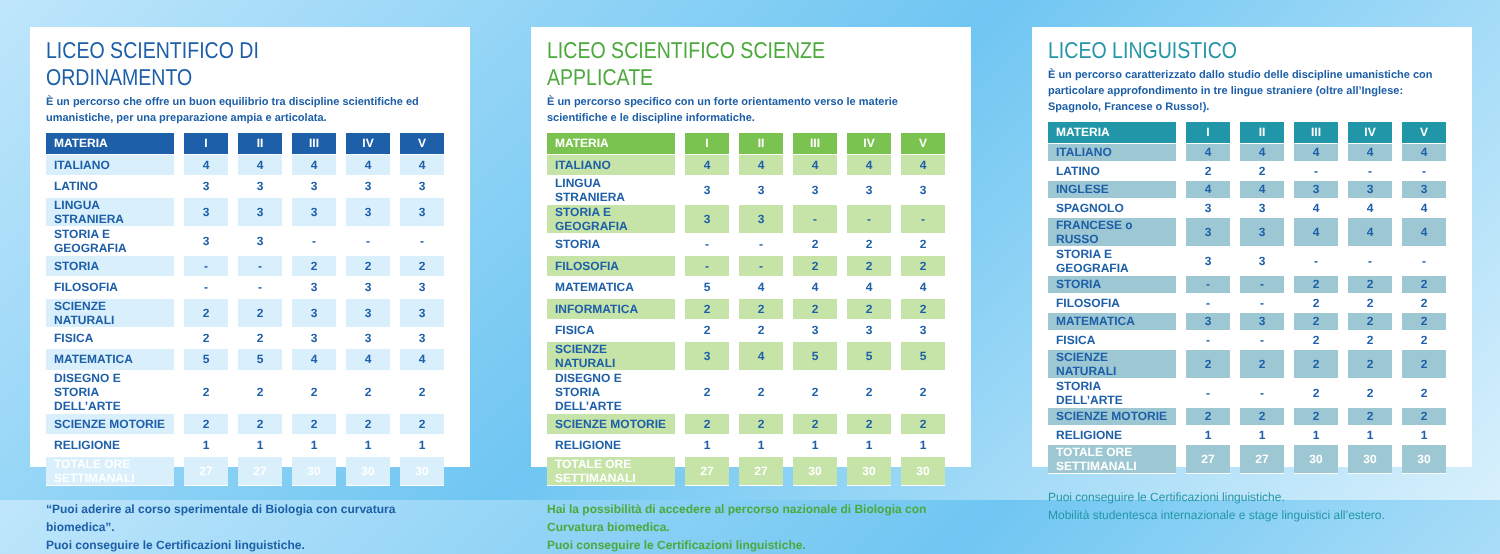LICEO SCIENTIFICO DI ORDINAMENTO
È un percorso che offre un buon equilibrio tra discipline scientifiche ed umanistiche, per una preparazione ampia e articolata.
| MATERIA | I | II | III | IV | V |
| --- | --- | --- | --- | --- | --- |
| ITALIANO | 4 | 4 | 4 | 4 | 4 |
| LATINO | 3 | 3 | 3 | 3 | 3 |
| LINGUA STRANIERA | 3 | 3 | 3 | 3 | 3 |
| STORIA E GEOGRAFIA | 3 | 3 | - | - | - |
| STORIA | - | - | 2 | 2 | 2 |
| FILOSOFIA | - | - | 3 | 3 | 3 |
| SCIENZE NATURALI | 2 | 2 | 3 | 3 | 3 |
| FISICA | 2 | 2 | 3 | 3 | 3 |
| MATEMATICA | 5 | 5 | 4 | 4 | 4 |
| DISEGNO E STORIA DELL’ARTE | 2 | 2 | 2 | 2 | 2 |
| SCIENZE MOTORIE | 2 | 2 | 2 | 2 | 2 |
| RELIGIONE | 1 | 1 | 1 | 1 | 1 |
| TOTALE ORE SETTIMANALI | 27 | 27 | 30 | 30 | 30 |
“Puoi aderire al corso sperimentale di Biologia con curvatura biomedica”.
Puoi conseguire le Certificazioni linguistiche.
LICEO SCIENTIFICO SCIENZE APPLICATE
È un percorso specifico con un forte orientamento verso le materie scientifiche e le discipline informatiche.
| MATERIA | I | II | III | IV | V |
| --- | --- | --- | --- | --- | --- |
| ITALIANO | 4 | 4 | 4 | 4 | 4 |
| LINGUA STRANIERA | 3 | 3 | 3 | 3 | 3 |
| STORIA E GEOGRAFIA | 3 | 3 | - | - | - |
| STORIA | - | - | 2 | 2 | 2 |
| FILOSOFIA | - | - | 2 | 2 | 2 |
| MATEMATICA | 5 | 4 | 4 | 4 | 4 |
| INFORMATICA | 2 | 2 | 2 | 2 | 2 |
| FISICA | 2 | 2 | 3 | 3 | 3 |
| SCIENZE NATURALI | 3 | 4 | 5 | 5 | 5 |
| DISEGNO E STORIA DELL’ARTE | 2 | 2 | 2 | 2 | 2 |
| SCIENZE MOTORIE | 2 | 2 | 2 | 2 | 2 |
| RELIGIONE | 1 | 1 | 1 | 1 | 1 |
| TOTALE ORE SETTIMANALI | 27 | 27 | 30 | 30 | 30 |
Hai la possibilità di accedere al percorso nazionale di Biologia con Curvatura biomedica.
Puoi conseguire le Certificazioni linguistiche.
LICEO LINGUISTICO
È un percorso caratterizzato dallo studio delle discipline umanistiche con particolare approfondimento in tre lingue straniere (oltre all’Inglese: Spagnolo, Francese o Russo!).
| MATERIA | I | II | III | IV | V |
| --- | --- | --- | --- | --- | --- |
| ITALIANO | 4 | 4 | 4 | 4 | 4 |
| LATINO | 2 | 2 | - | - | - |
| INGLESE | 4 | 4 | 3 | 3 | 3 |
| SPAGNOLO | 3 | 3 | 4 | 4 | 4 |
| FRANCESE o RUSSO | 3 | 3 | 4 | 4 | 4 |
| STORIA E GEOGRAFIA | 3 | 3 | - | - | - |
| STORIA | - | - | 2 | 2 | 2 |
| FILOSOFIA | - | - | 2 | 2 | 2 |
| MATEMATICA | 3 | 3 | 2 | 2 | 2 |
| FISICA | - | - | 2 | 2 | 2 |
| SCIENZE NATURALI | 2 | 2 | 2 | 2 | 2 |
| STORIA DELL’ARTE | - | - | 2 | 2 | 2 |
| SCIENZE MOTORIE | 2 | 2 | 2 | 2 | 2 |
| RELIGIONE | 1 | 1 | 1 | 1 | 1 |
| TOTALE ORE SETTIMANALI | 27 | 27 | 30 | 30 | 30 |
Puoi conseguire le Certificazioni linguistiche.
Mobilità studentesca internazionale e stage linguistici all’estero.